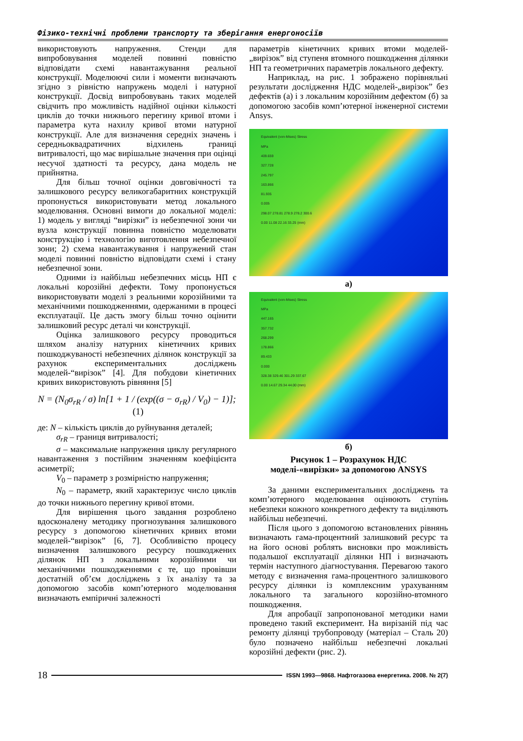Фізико-технічні проблеми транспорту та зберігання енергоносіїв
використовують напруження. Стенди для випробовування моделей повинні повністю відповідати схемі навантажування реальної конструкції. Моделюючі сили і моменти визначають згідно з рівністю напружень моделі і натурної конструкції. Досвід випробовувань таких моделей свідчить про можливість надійної оцінки кількості циклів до точки нижнього перегину кривої втоми і параметра кута нахилу кривої втоми натурної конструкції. Але для визначення середніх значень і середньоквадратичних відхилень границі витривалості, що має вирішальне значення при оцінці несучої здатності та ресурсу, дана модель не прийнятна.
Для більш точної оцінки довговічності та залишкового ресурсу великогабаритних конструкцій пропонується використовувати метод локального моделювання. Основні вимоги до локальної моделі: 1) модель у вигляді “вирізки” із небезпечної зони чи вузла конструкції повинна повністю моделювати конструкцію і технологію виготовлення небезпечної зони; 2) схема навантажування і напружений стан моделі повинні повністю відповідати схемі і стану небезпечної зони.
Одними із найбільш небезпечних місць НП є локальні корозійні дефекти. Тому пропонується використовувати моделі з реальними корозійними та механічними пошкодженнями, одержаними в процесі експлуатації. Це дасть змогу більш точно оцінити залишковий ресурс деталі чи конструкції.
Оцінка залишкового ресурсу проводиться шляхом аналізу натурних кінетичних кривих пошкоджуваності небезпечних ділянок конструкції за рахунок експериментальних досліджень моделей-“вирізок” [4]. Для побудови кінетичних кривих використовують рівняння [5]
N = (N<sub>0</sub>σ<sub>rR</sub> / σ) ln[1 + 1 / (exp((σ − σ<sub>rR</sub>) / V<sub>0</sub>) − 1)]; (1)
де: N – кількість циклів до руйнування деталей;
σ<sub>rR</sub> – границя витривалості;
σ – максимальне напруження циклу регулярного навантаження з постійним значенням коефіцієнта асиметрії;
V<sub>0</sub> – параметр з розмірністю напруження;
N<sub>0</sub> – параметр, який характеризує число циклів до точки нижнього перегину кривої втоми.
Для вирішення цього завдання розроблено вдосконалену методику прогнозування залишкового ресурсу з допомогою кінетичних кривих втоми моделей-“вирізок” [6, 7]. Особливістю процесу визначення залишкового ресурсу пошкоджених ділянок НП з локальними корозійними чи механічними пошкодженнями є те, що провівши достатній об’єм досліджень з їх аналізу та за допомогою засобів комп’ютерного моделювання визначають емпіричні залежності
параметрів кінетичних кривих втоми моделей-„вирізок” від ступеня втомного пошкодження ділянки НП та геометричних параметрів локального дефекту.
Наприклад, на рис. 1 зображено порівняльні результати дослідження НДС моделей-„вирізок” без дефектів (а) і з локальним корозійним дефектом (б) за допомогою засобів комп’ютерної інженерної системи Ansys.
Equivalent (von-Mises) Stress
MPa
409.659
327.728
245.797
163.866
81.935
0.005
298.07 278.81 278.9 278.2 300.6
0.00 11.08 22.16 33.25 (mm)
а)
Equivalent (von-Mises) Stress
MPa
447.165
357.732
268.299
178.866
89.433
0.000
328.38 329.46 301.29 337.67
0.00 14.67 29.34 44.00 (mm)
б)
Рисунок 1 – Розрахунок НДС
моделі-«вирізки» за допомогою ANSYS
За даними експериментальних досліджень та комп’ютерного моделювання оцінюють ступінь небезпеки кожного конкретного дефекту та виділяють найбільш небезпечні.
Після цього з допомогою встановлених рівнянь визначають гама-процентний залишковий ресурс та на його основі роблять висновки про можливість подальшої експлуатації ділянки НП і визначають термін наступного діагностування. Перевагою такого методу є визначення гама-процентного залишкового ресурсу ділянки із комплексним урахуванням локального та загального корозійно-втомного пошкодження.
Для апробації запропонованої методики нами проведено такий експеримент. На вирізаній під час ремонту ділянці трубопроводу (матеріал – Сталь 20) було позначено найбільш небезпечні локальні корозійні дефекти (рис. 2).
18 ISSN 1993—9868. Нафтогазова енергетика. 2008. № 2(7)